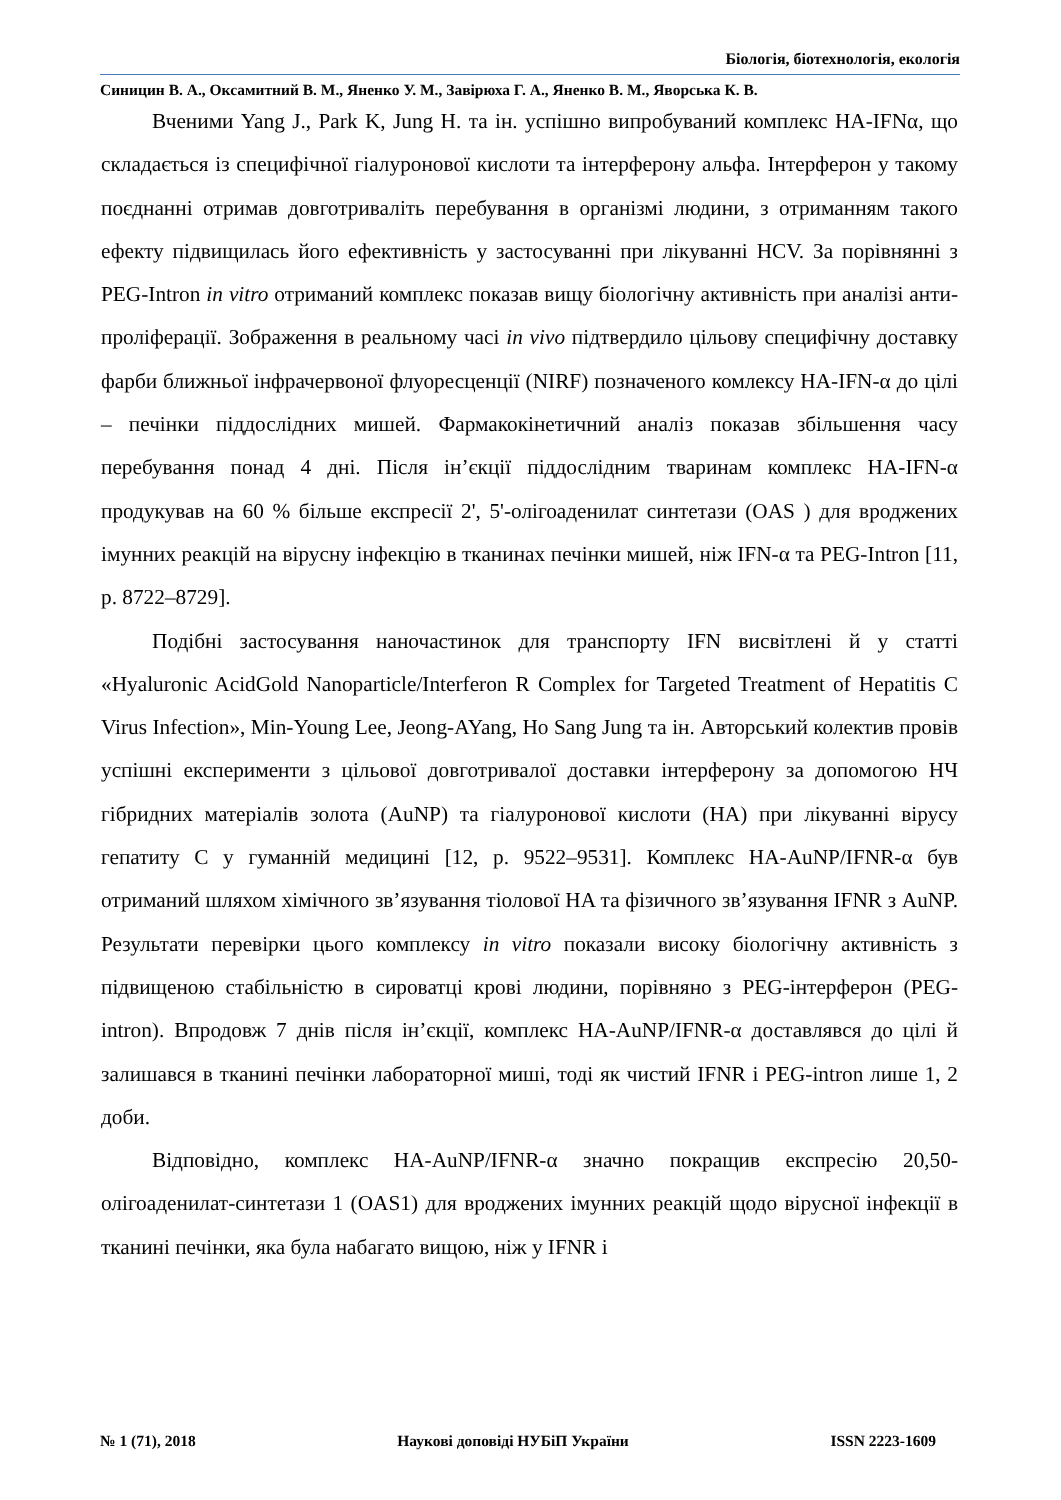Біологія, біотехнологія, екологія
Синицин В. А., Оксамитний В. М., Яненко У. М., Завірюха Г. А., Яненко В. М., Яворська К. В.
Вченими Yang J., Park K, Jung H. та ін. успішно випробуваний комплекс HA-IFNα, що складається із специфічної гіалуронової кислоти та інтерферону альфа. Інтерферон у такому поєднанні отримав довготриваліть перебування в організмі людини, з отриманням такого ефекту підвищилась його ефективність у застосуванні при лікуванні HCV. За порівнянні з PEG-Intron in vitro отриманий комплекс показав вищу біологічну активність при аналізі анти-проліферації. Зображення в реальному часі in vivo підтвердило цільову специфічну доставку фарби ближньої інфрачервоної флуоресценції (NIRF) позначеного комлексу HA-IFN-α до цілі – печінки піддослідних мишей. Фармакокінетичний аналіз показав збільшення часу перебування понад 4 дні. Після ін’єкції піддослідним тваринам комплекс HA-IFN-α продукував на 60 % більше експресії 2', 5'-олігоаденилат синтетази (OAS ) для вроджених імунних реакцій на вірусну інфекцію в тканинах печінки мишей, ніж IFN-α та PEG-Intron [11, p. 8722–8729].
Подібні застосування наночастинок для транспорту IFN висвітлені й у статті «Hyaluronic AcidGold Nanoparticle/Interferon R Complex for Targeted Treatment of Hepatitis C Virus Infection», Min-Young Lee, Jeong-AYang, Ho Sang Jung та ін. Авторський колектив провів успішні експерименти з цільової довготривалої доставки інтерферону за допомогою НЧ гібридних матеріалів золота (AuNP) та гіалуронової кислоти (HA) при лікуванні вірусу гепатиту С у гуманній медицині [12, p. 9522–9531]. Комплекс HA-AuNP/IFNR-α був отриманий шляхом хімічного зв’язування тіолової HA та фізичного зв’язування IFNR з AuNP. Результати перевірки цього комплексу in vitro показали високу біологічну активність з підвищеною стабільністю в сироватці крові людини, порівняно з PEG-інтерферон (PEG-intron). Впродовж 7 днів після ін’єкції, комплекс HA-AuNP/IFNR-α доставлявся до цілі й залишався в тканині печінки лабораторної миші, тоді як чистий IFNR і PEG-intron лише 1, 2 доби.
Відповідно, комплекс HA-AuNP/IFNR-α значно покращив експресію 20,50-олігоаденилат-синтетази 1 (OAS1) для вроджених імунних реакцій щодо вірусної інфекції в тканині печінки, яка була набагато вищою, ніж у IFNR і
№ 1 (71), 2018 Наукові доповіді НУБіП України ISSN 2223-1609